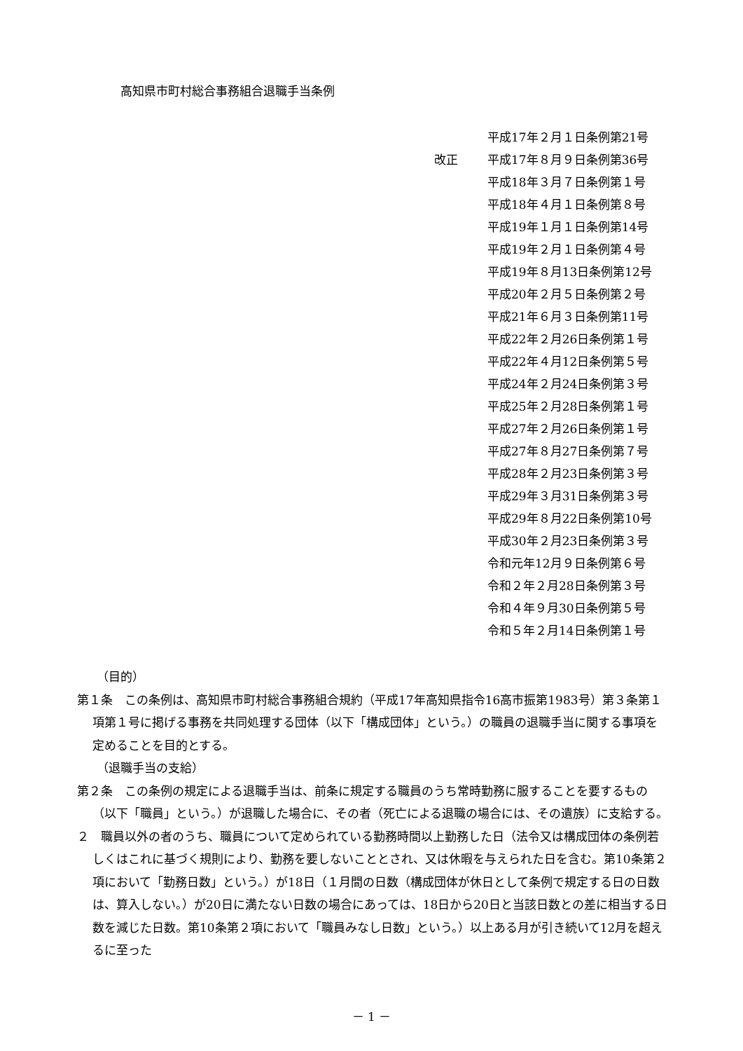高知県市町村総合事務組合退職手当条例
平成17年２月１日条例第21号
改正 平成17年８月９日条例第36号
平成18年３月７日条例第１号
平成18年４月１日条例第８号
平成19年１月１日条例第14号
平成19年２月１日条例第４号
平成19年８月13日条例第12号
平成20年２月５日条例第２号
平成21年６月３日条例第11号
平成22年２月26日条例第１号
平成22年４月12日条例第５号
平成24年２月24日条例第３号
平成25年２月28日条例第１号
平成27年２月26日条例第１号
平成27年８月27日条例第７号
平成28年２月23日条例第３号
平成29年３月31日条例第３号
平成29年８月22日条例第10号
平成30年２月23日条例第３号
令和元年12月９日条例第６号
令和２年２月28日条例第３号
令和４年９月30日条例第５号
令和５年２月14日条例第１号
（目的）
第１条　この条例は、高知県市町村総合事務組合規約（平成17年高知県指令16高市振第1983号）第３条第１項第１号に掲げる事務を共同処理する団体（以下「構成団体」という。）の職員の退職手当に関する事項を定めることを目的とする。
（退職手当の支給）
第２条　この条例の規定による退職手当は、前条に規定する職員のうち常時勤務に服することを要するもの（以下「職員」という。）が退職した場合に、その者（死亡による退職の場合には、その遺族）に支給する。
２　職員以外の者のうち、職員について定められている勤務時間以上勤務した日（法令又は構成団体の条例若しくはこれに基づく規則により、勤務を要しないこととされ、又は休暇を与えられた日を含む。第10条第２項において「勤務日数」という。）が18日（１月間の日数（構成団体が休日として条例で規定する日の日数は、算入しない。）が20日に満たない日数の場合にあっては、18日から20日と当該日数との差に相当する日数を減じた日数。第10条第２項において「職員みなし日数」という。）以上ある月が引き続いて12月を超えるに至った
－ 1 －